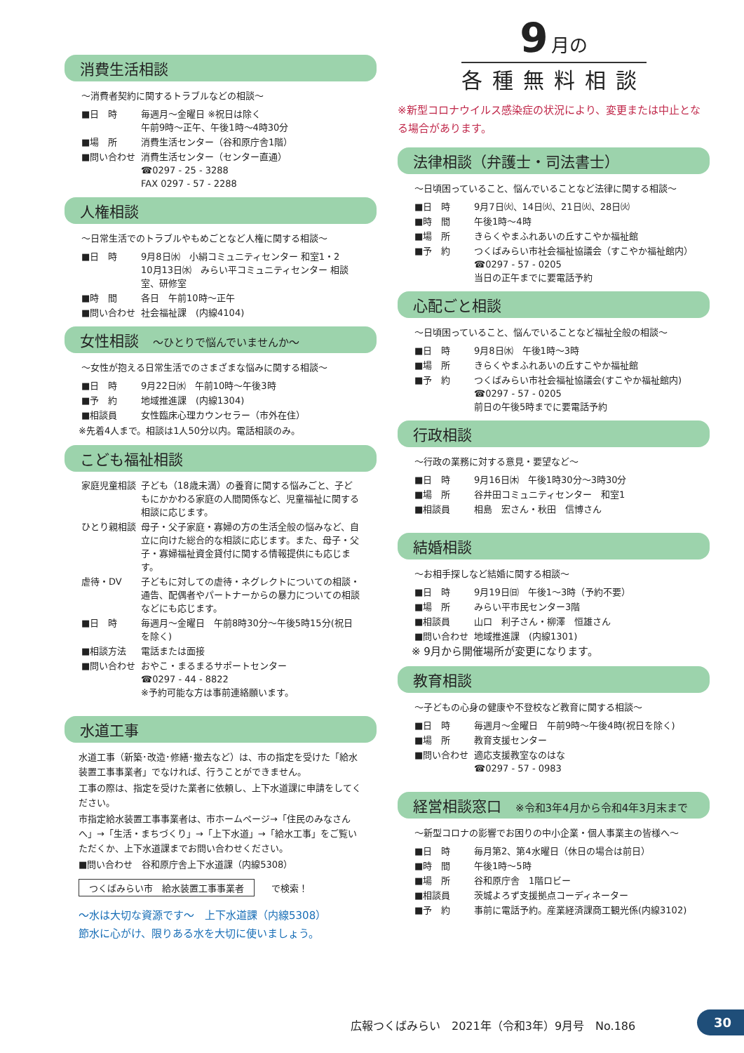消費生活相談
～消費者契約に関するトラブルなどの相談～
■日　時 毎週月～金曜日 ※祝日は除く
午前9時～正午、午後1時～4時30分
■場　所 消費生活センター（谷和原庁舎1階）
■問い合わせ 消費生活センター（センター直通）
☎0297 - 25 - 3288
FAX 0297 - 57 - 2288
人権相談
～日常生活でのトラブルやもめごとなど人権に関する相談～
■日　時 9月8日㈬　小絹コミュニティセンター 和室1・2
10月13日㈬　みらい平コミュニティセンター 相談室、研修室
■時　間 各日　午前10時～正午
■問い合わせ 社会福祉課　(内線4104)
女性相談 ～ひとりで悩んでいませんか～
～女性が抱える日常生活でのさまざまな悩みに関する相談～
■日　時 9月22日㈬　午前10時～午後3時
■予　約 地域推進課　(内線1304)
■相談員 女性臨床心理カウンセラー（市外在住）
※先着4人まで。相談は1人50分以内。電話相談のみ。
こども福祉相談
家庭児童相談 子ども（18歳未満）の養育に関する悩みごと、子どもにかかわる家庭の人間関係など、児童福祉に関する相談に応じます。
ひとり親相談 母子・父子家庭・寡婦の方の生活全般の悩みなど、自立に向けた総合的な相談に応じます。また、母子・父子・寡婦福祉資金貸付に関する情報提供にも応じます。
虐待・DV 子どもに対しての虐待・ネグレクトについての相談・通告、配偶者やパートナーからの暴力についての相談などにも応じます。
■日　時 毎週月～金曜日　午前8時30分～午後5時15分(祝日を除く)
■相談方法 電話または面接
■問い合わせ おやこ・まるまるサポートセンター
☎0297 - 44 - 8822
※予約可能な方は事前連絡願います。
水道工事
水道工事（新築･改造･修繕･撤去など）は、市の指定を受けた「給水装置工事事業者」でなければ、行うことができません。
工事の際は、指定を受けた業者に依頼し、上下水道課に申請をしてください。
市指定給水装置工事事業者は、市ホームページ→「住民のみなさんへ」→「生活・まちづくり」→「上下水道」→「給水工事」をご覧いただくか、上下水道課までお問い合わせください。
■問い合わせ　谷和原庁舎上下水道課（内線5308）
つくばみらい市　給水装置工事事業者 で検索！
～水は大切な資源です～　上下水道課（内線5308）
節水に心がけ、限りある水を大切に使いましょう。
9 月の
各種無料相談
※新型コロナウイルス感染症の状況により、変更または中止となる場合があります。
法律相談（弁護士・司法書士）
～日頃困っていること、悩んでいることなど法律に関する相談～
■日　時 9月7日㈫、14日㈫、21日㈫、28日㈫
■時　間 午後1時～4時
■場　所 きらくやまふれあいの丘すこやか福祉館
■予　約 つくばみらい市社会福祉協議会（すこやか福祉館内）
☎0297 - 57 - 0205
当日の正午までに要電話予約
心配ごと相談
～日頃困っていること、悩んでいることなど福祉全般の相談～
■日　時 9月8日㈬　午後1時～3時
■場　所 きらくやまふれあいの丘すこやか福祉館
■予　約 つくばみらい市社会福祉協議会(すこやか福祉館内)
☎0297 - 57 - 0205
前日の午後5時までに要電話予約
行政相談
～行政の業務に対する意見・要望など～
■日　時 9月16日㈭　午後1時30分～3時30分
■場　所 谷井田コミュニティセンター　和室1
■相談員 相島　宏さん・秋田　信博さん
結婚相談
～お相手探しなど結婚に関する相談～
■日　時 9月19日㈰　午後1～3時（予約不要）
■場　所 みらい平市民センター3階
■相談員 山口　利子さん・柳澤　恒雄さん
■問い合わせ 地域推進課　(内線1301)
※ 9月から開催場所が変更になります。
教育相談
～子どもの心身の健康や不登校など教育に関する相談～
■日　時 毎週月～金曜日　午前9時～午後4時(祝日を除く)
■場　所 教育支援センター
■問い合わせ 適応支援教室なのはな
☎0297 - 57 - 0983
経営相談窓口 ※令和3年4月から令和4年3月末まで
～新型コロナの影響でお困りの中小企業・個人事業主の皆様へ～
■日　時 毎月第2、第4水曜日（休日の場合は前日）
■時　間 午後1時～5時
■場　所 谷和原庁舎　1階ロビー
■相談員 茨城よろず支援拠点コーディネーター
■予　約 事前に電話予約。産業経済課商工観光係(内線3102)
広報つくばみらい　2021年（令和3年）9月号　No.186
30